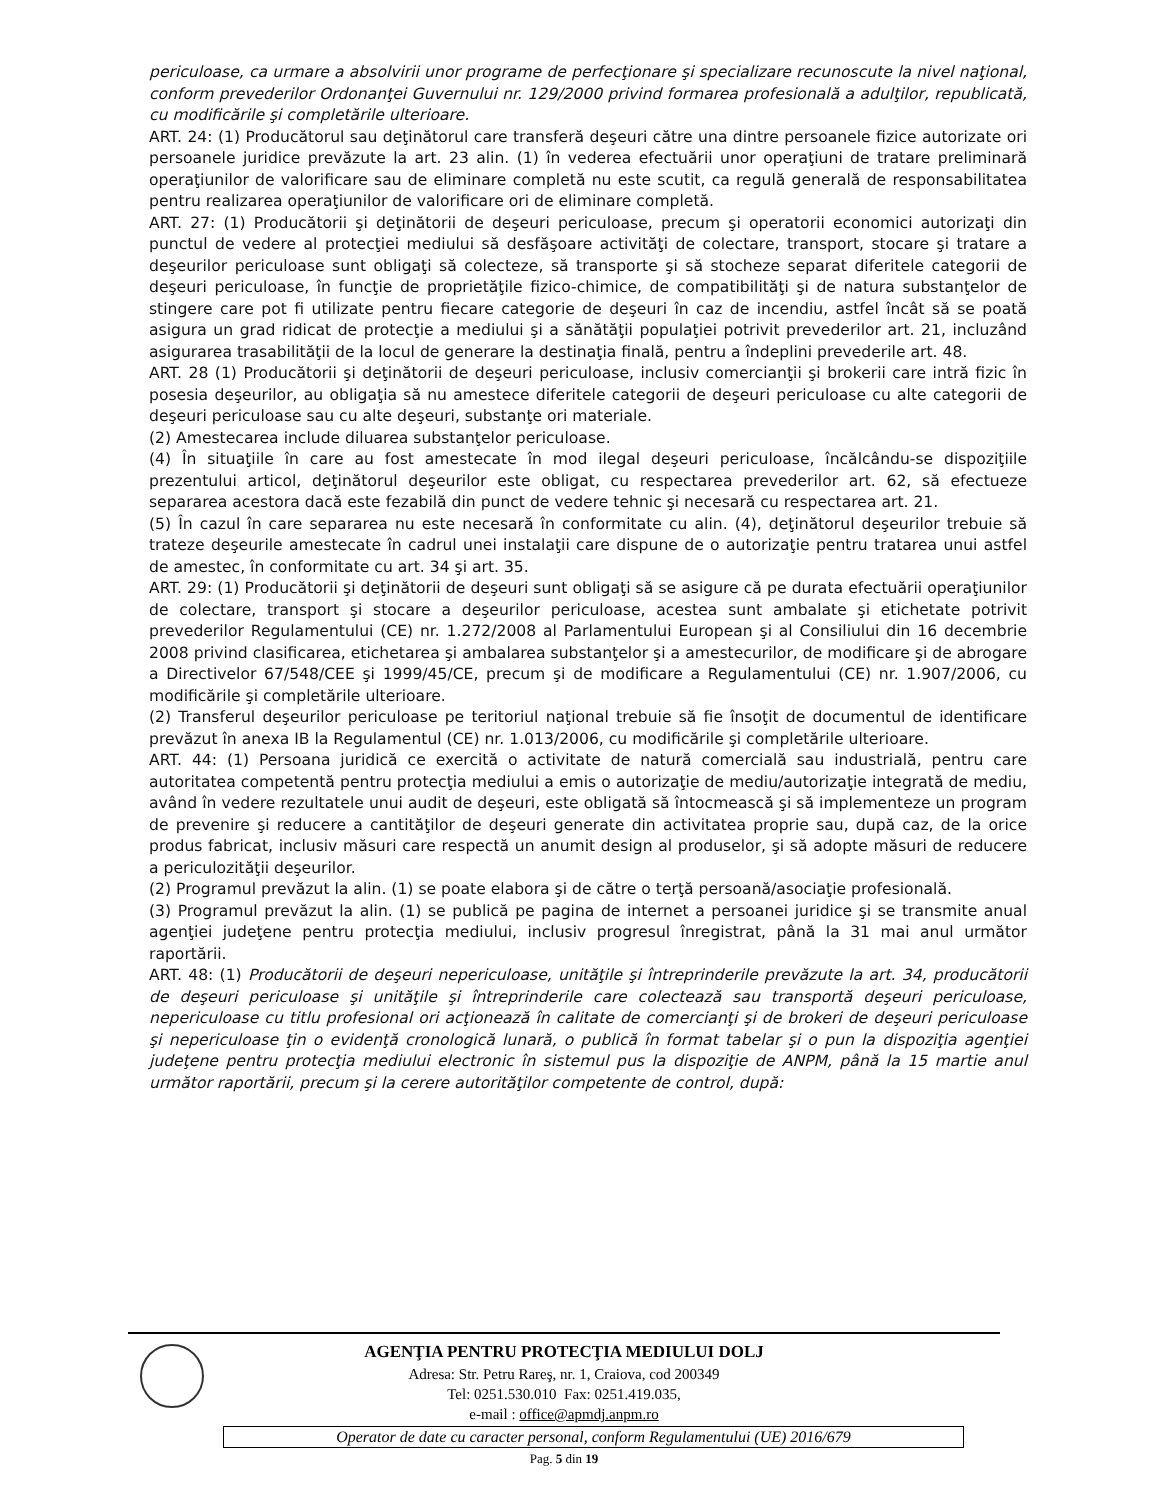periculoase, ca urmare a absolvirii unor programe de perfecţionare şi specializare recunoscute la nivel naţional, conform prevederilor Ordonanţei Guvernului nr. 129/2000 privind formarea profesională a adulţilor, republicată, cu modificările şi completările ulterioare.
ART. 24: (1) Producătorul sau deţinătorul care transferă deşeuri către una dintre persoanele fizice autorizate ori persoanele juridice prevăzute la art. 23 alin. (1) în vederea efectuării unor operaţiuni de tratare preliminară operaţiunilor de valorificare sau de eliminare completă nu este scutit, ca regulă generală de responsabilitatea pentru realizarea operaţiunilor de valorificare ori de eliminare completă.
ART. 27: (1) Producătorii şi deţinătorii de deşeuri periculoase, precum şi operatorii economici autorizaţi din punctul de vedere al protecţiei mediului să desfăşoare activităţi de colectare, transport, stocare şi tratare a deşeurilor periculoase sunt obligaţi să colecteze, să transporte şi să stocheze separat diferitele categorii de deşeuri periculoase, în funcţie de proprietăţile fizico-chimice, de compatibilităţi şi de natura substanţelor de stingere care pot fi utilizate pentru fiecare categorie de deşeuri în caz de incendiu, astfel încât să se poată asigura un grad ridicat de protecţie a mediului şi a sănătăţii populaţiei potrivit prevederilor art. 21, incluzând asigurarea trasabilităţii de la locul de generare la destinaţia finală, pentru a îndeplini prevederile art. 48.
ART. 28 (1) Producătorii şi deţinătorii de deşeuri periculoase, inclusiv comercianţii şi brokerii care intră fizic în posesia deşeurilor, au obligaţia să nu amestece diferitele categorii de deşeuri periculoase cu alte categorii de deşeuri periculoase sau cu alte deşeuri, substanţe ori materiale.
(2) Amestecarea include diluarea substanţelor periculoase.
(4) În situaţiile în care au fost amestecate în mod ilegal deşeuri periculoase, încălcându-se dispoziţiile prezentului articol, deţinătorul deşeurilor este obligat, cu respectarea prevederilor art. 62, să efectueze separarea acestora dacă este fezabilă din punct de vedere tehnic şi necesară cu respectarea art. 21.
(5) În cazul în care separarea nu este necesară în conformitate cu alin. (4), deţinătorul deşeurilor trebuie să trateze deşeurile amestecate în cadrul unei instalaţii care dispune de o autorizaţie pentru tratarea unui astfel de amestec, în conformitate cu art. 34 şi art. 35.
ART. 29: (1) Producătorii şi deţinătorii de deşeuri sunt obligaţi să se asigure că pe durata efectuării operaţiunilor de colectare, transport şi stocare a deşeurilor periculoase, acestea sunt ambalate şi etichetate potrivit prevederilor Regulamentului (CE) nr. 1.272/2008 al Parlamentului European şi al Consiliului din 16 decembrie 2008 privind clasificarea, etichetarea şi ambalarea substanţelor şi a amestecurilor, de modificare şi de abrogare a Directivelor 67/548/CEE şi 1999/45/CE, precum şi de modificare a Regulamentului (CE) nr. 1.907/2006, cu modificările şi completările ulterioare.
(2) Transferul deşeurilor periculoase pe teritoriul naţional trebuie să fie însoţit de documentul de identificare prevăzut în anexa IB la Regulamentul (CE) nr. 1.013/2006, cu modificările şi completările ulterioare.
ART. 44: (1) Persoana juridică ce exercită o activitate de natură comercială sau industrială, pentru care autoritatea competentă pentru protecţia mediului a emis o autorizaţie de mediu/autorizaţie integrată de mediu, având în vedere rezultatele unui audit de deşeuri, este obligată să întocmească şi să implementeze un program de prevenire şi reducere a cantităţilor de deşeuri generate din activitatea proprie sau, după caz, de la orice produs fabricat, inclusiv măsuri care respectă un anumit design al produselor, şi să adopte măsuri de reducere a periculozităţii deşeurilor.
(2) Programul prevăzut la alin. (1) se poate elabora şi de către o terţă persoană/asociaţie profesională.
(3) Programul prevăzut la alin. (1) se publică pe pagina de internet a persoanei juridice şi se transmite anual agenţiei judeţene pentru protecţia mediului, inclusiv progresul înregistrat, până la 31 mai anul următor raportării.
ART. 48: (1) Producătorii de deşeuri nepericuloase, unităţile şi întreprinderile prevăzute la art. 34, producătorii de deşeuri periculoase şi unităţile şi întreprinderile care colectează sau transportă deşeuri periculoase, nepericuloase cu titlu profesional ori acţionează în calitate de comercianţi şi de brokeri de deşeuri periculoase şi nepericuloase ţin o evidenţă cronologică lunară, o publică în format tabelar şi o pun la dispoziţia agenţiei judeţene pentru protecţia mediului electronic în sistemul pus la dispoziţie de ANPM, până la 15 martie anul următor raportării, precum şi la cerere autorităţilor competente de control, după:
AGENŢIA PENTRU PROTECŢIA MEDIULUI DOLJ
Adresa: Str. Petru Rareş, nr. 1, Craiova, cod 200349
Tel: 0251.530.010 Fax: 0251.419.035,
e-mail : office@apmdj.anpm.ro
Operator de date cu caracter personal, conform Regulamentului (UE) 2016/679
Pag. 5 din 19